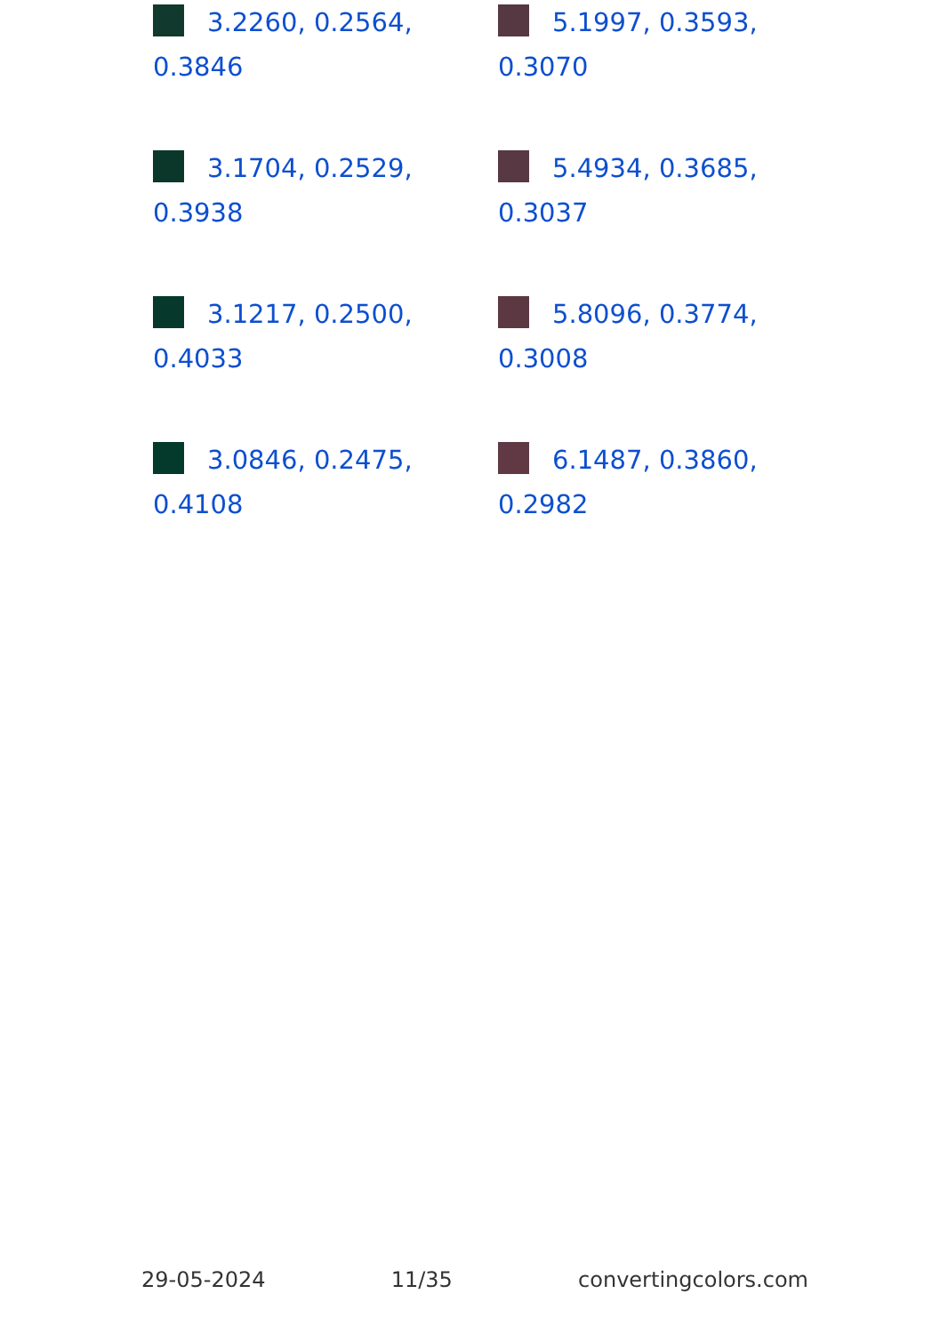3.2260, 0.2564, 0.3846
5.1997, 0.3593, 0.3070
3.1704, 0.2529, 0.3938
5.4934, 0.3685, 0.3037
3.1217, 0.2500, 0.4033
5.8096, 0.3774, 0.3008
3.0846, 0.2475, 0.4108
6.1487, 0.3860, 0.2982
29-05-2024 11/35 convertingcolors.com